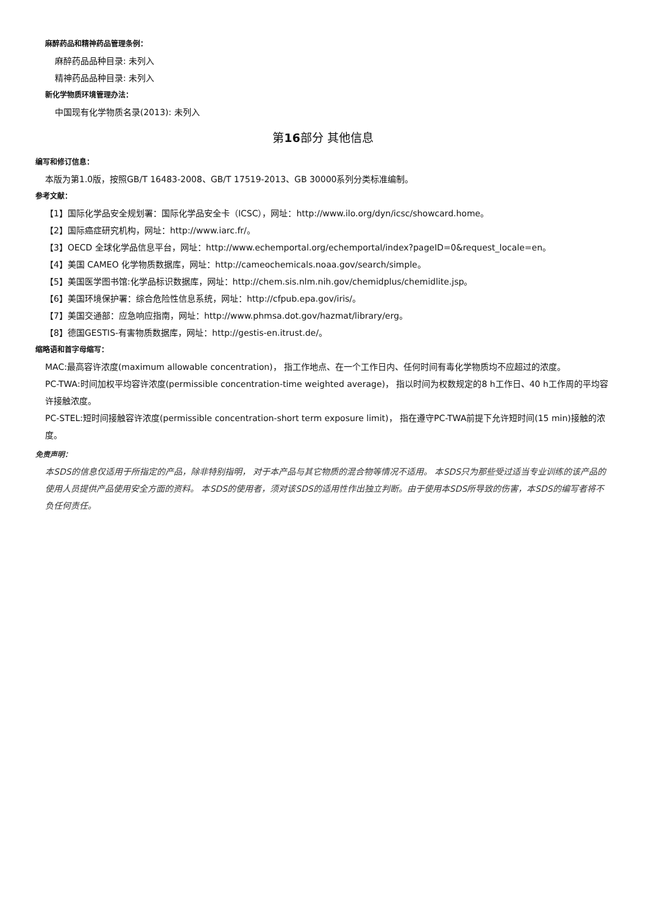麻醉药品和精神药品管理条例：
麻醉药品品种目录: 未列入
精神药品品种目录: 未列入
新化学物质环境管理办法：
中国现有化学物质名录(2013): 未列入
第16部分 其他信息
编写和修订信息：
本版为第1.0版，按照GB/T 16483-2008、GB/T 17519-2013、GB 30000系列分类标准编制。
参考文献：
【1】国际化学品安全规划署：国际化学品安全卡（ICSC），网址：http://www.ilo.org/dyn/icsc/showcard.home。
【2】国际癌症研究机构，网址：http://www.iarc.fr/。
【3】OECD 全球化学品信息平台，网址：http://www.echemportal.org/echemportal/index?pageID=0&request_locale=en。
【4】美国 CAMEO 化学物质数据库，网址：http://cameochemicals.noaa.gov/search/simple。
【5】美国医学图书馆:化学品标识数据库，网址：http://chem.sis.nlm.nih.gov/chemidplus/chemidlite.jsp。
【6】美国环境保护署：综合危险性信息系统，网址：http://cfpub.epa.gov/iris/。
【7】美国交通部：应急响应指南，网址：http://www.phmsa.dot.gov/hazmat/library/erg。
【8】德国GESTIS-有害物质数据库，网址：http://gestis-en.itrust.de/。
缩略语和首字母缩写：
MAC:最高容许浓度(maximum allowable concentration)， 指工作地点、在一个工作日内、任何时间有毒化学物质均不应超过的浓度。
PC-TWA:时间加权平均容许浓度(permissible concentration-time weighted average)， 指以时间为权数规定的8 h工作日、40 h工作周的平均容许接触浓度。
PC-STEL:短时间接触容许浓度(permissible concentration-short term exposure limit)， 指在遵守PC-TWA前提下允许短时间(15 min)接触的浓度。
免责声明：
本SDS的信息仅适用于所指定的产品，除非特别指明， 对于本产品与其它物质的混合物等情况不适用。 本SDS只为那些受过适当专业训练的该产品的使用人员提供产品使用安全方面的资料。 本SDS的使用者，须对该SDS的适用性作出独立判断。由于使用本SDS所导致的伤害，本SDS的编写者将不负任何责任。